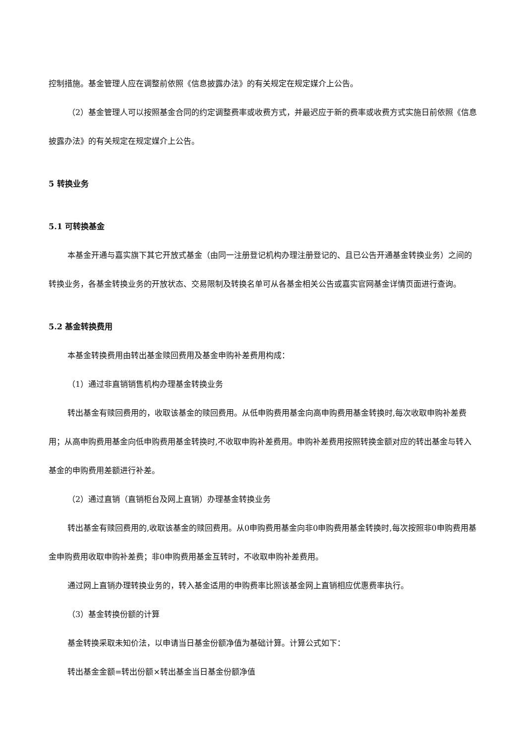控制措施。基金管理人应在调整前依照《信息披露办法》的有关规定在规定媒介上公告。
（2）基金管理人可以按照基金合同的约定调整费率或收费方式，并最迟应于新的费率或收费方式实施日前依照《信息披露办法》的有关规定在规定媒介上公告。
5 转换业务
5.1 可转换基金
本基金开通与嘉实旗下其它开放式基金（由同一注册登记机构办理注册登记的、且已公告开通基金转换业务）之间的转换业务，各基金转换业务的开放状态、交易限制及转换名单可从各基金相关公告或嘉实官网基金详情页面进行查询。
5.2 基金转换费用
本基金转换费用由转出基金赎回费用及基金申购补差费用构成：
（1）通过非直销销售机构办理基金转换业务
转出基金有赎回费用的，收取该基金的赎回费用。从低申购费用基金向高申购费用基金转换时,每次收取申购补差费用；从高申购费用基金向低申购费用基金转换时,不收取申购补差费用。申购补差费用按照转换金额对应的转出基金与转入基金的申购费用差额进行补差。
（2）通过直销（直销柜台及网上直销）办理基金转换业务
转出基金有赎回费用的,收取该基金的赎回费用。从0申购费用基金向非0申购费用基金转换时,每次按照非0申购费用基金申购费用收取申购补差费；非0申购费用基金互转时，不收取申购补差费用。
通过网上直销办理转换业务的，转入基金适用的申购费率比照该基金网上直销相应优惠费率执行。
（3）基金转换份额的计算
基金转换采取未知价法，以申请当日基金份额净值为基础计算。计算公式如下：
转出基金金额=转出份额×转出基金当日基金份额净值